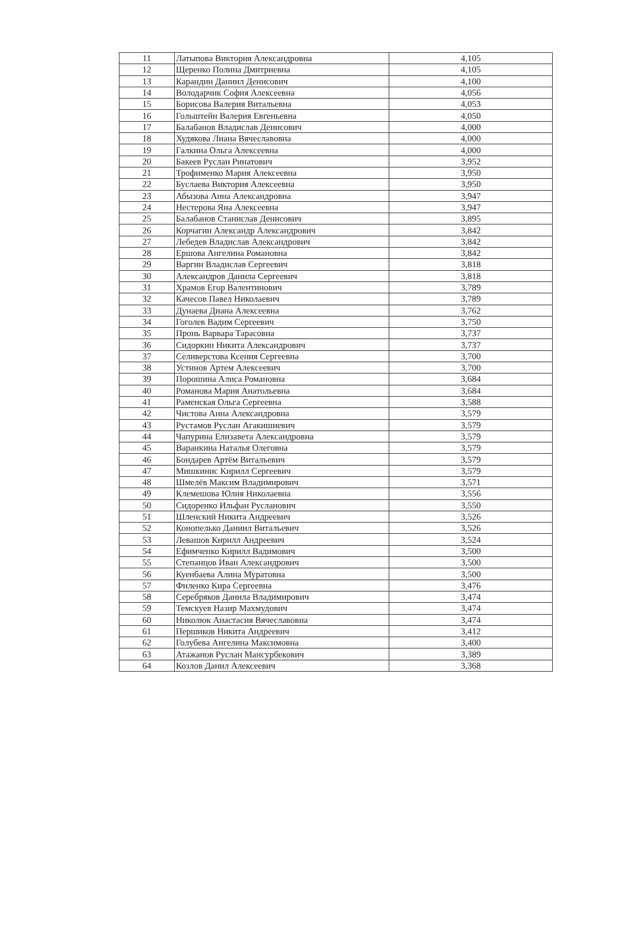| 11 | Латыпова Виктория Александровна | 4,105 |
| 12 | Щеренко Полина Дмитриевна | 4,105 |
| 13 | Карандин Даниил Денисович | 4,100 |
| 14 | Володарчик София Алексеевна | 4,056 |
| 15 | Борисова Валерия Витальевна | 4,053 |
| 16 | Гольштейн Валерия Евгеньевна | 4,050 |
| 17 | Балабанов Владислав Денисович | 4,000 |
| 18 | Худякова Лиана Вячеславовна | 4,000 |
| 19 | Галкина Ольга Алексеевна | 4,000 |
| 20 | Бакеев Руслан Ринатович | 3,952 |
| 21 | Трофименко Мария Алексеевна | 3,950 |
| 22 | Буслаева Виктория Алексеевна | 3,950 |
| 23 | Абызова Анна Александровна | 3,947 |
| 24 | Нестерова Яна Алексеевна | 3,947 |
| 25 | Балабанов Станислав Денисович | 3,895 |
| 26 | Корчагин Александр Александрович | 3,842 |
| 27 | Лебедев Владислав Александрович | 3,842 |
| 28 | Ершова Ангелина Романовна | 3,842 |
| 29 | Варгин Владислав Сергеевич | 3,818 |
| 30 | Александров Данила Сергеевич | 3,818 |
| 31 | Храмов Егор Валентинович | 3,789 |
| 32 | Качесов Павел Николаевич | 3,789 |
| 33 | Дунаева Диана Алексеевна | 3,762 |
| 34 | Гоголев Вадим Сергеевич | 3,750 |
| 35 | Пронь Варвара Тарасовна | 3,737 |
| 36 | Сидоркин Никита Александрович | 3,737 |
| 37 | Селиверстова Ксения Сергеевна | 3,700 |
| 38 | Устинов Артем Алексеевич | 3,700 |
| 39 | Порошина Алиса Романовна | 3,684 |
| 40 | Романова Мария Анатольевна | 3,684 |
| 41 | Раменская Ольга Сергеевна | 3,588 |
| 42 | Чистова Анна Александровна | 3,579 |
| 43 | Рустамов Руслан Агакишиевич | 3,579 |
| 44 | Чапурина Елизавета Александровна | 3,579 |
| 45 | Варанкина Наталья Олеговна | 3,579 |
| 46 | Бондарев Артём Витальевич | 3,579 |
| 47 | Мишкинис Кирилл Сергеевич | 3,579 |
| 48 | Шмелёв Максим Владимирович | 3,571 |
| 49 | Клемешова Юлия Николаевна | 3,556 |
| 50 | Сидоренко Ильфан Русланович | 3,550 |
| 51 | Шленский Никита Андреевич | 3,526 |
| 52 | Конопелько Даниил Витальевич | 3,526 |
| 53 | Левашов Кирилл Андреевич | 3,524 |
| 54 | Ефимченко Кирилл Вадимович | 3,500 |
| 55 | Степанцов Иван Александрович | 3,500 |
| 56 | Куенбаева Алина Муратовна | 3,500 |
| 57 | Филенко Кира Сергеевна | 3,476 |
| 58 | Серебряков Данила Владимирович | 3,474 |
| 59 | Темскуев Назир Махмудович | 3,474 |
| 60 | Николюк Анастасия Вячеславовна | 3,474 |
| 61 | Першиков Никита Андреевич | 3,412 |
| 62 | Голубева Ангелина Максимовна | 3,400 |
| 63 | Атажанов Руслан Мансурбекович | 3,389 |
| 64 | Козлов Данил Алексеевич | 3,368 |